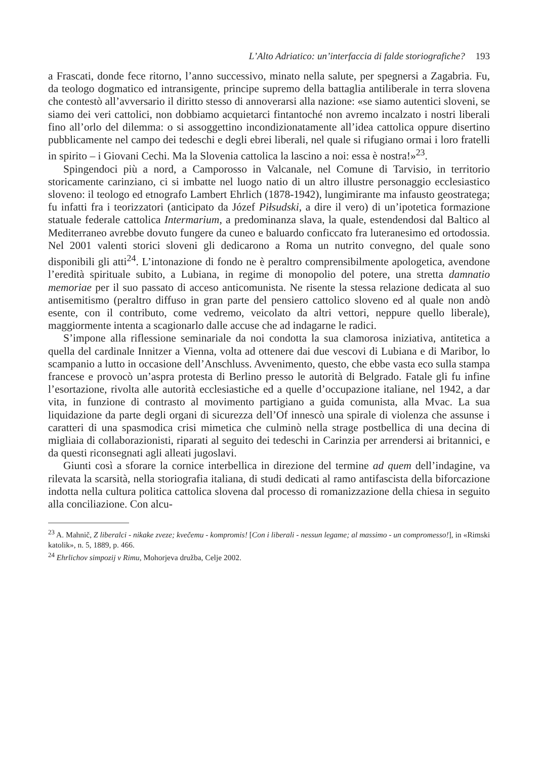L’Alto Adriatico: un’interfaccia di falde storiografiche? 193
a Frascati, donde fece ritorno, l’anno successivo, minato nella salute, per spegnersi a Zagabria. Fu, da teologo dogmatico ed intransigente, principe supremo della battaglia antiliberale in terra slovena che contestò all’avversario il diritto stesso di annoverarsi alla nazione: «se siamo autentici sloveni, se siamo dei veri cattolici, non dobbiamo acquietarci fintantoché non avremo incalzato i nostri liberali fino all’orlo del dilemma: o si assoggettino incondizionatamente all’idea cattolica oppure disertino pubblicamente nel campo dei tedeschi e degli ebrei liberali, nel quale si rifugiano ormai i loro fratelli in spirito – i Giovani Cechi. Ma la Slovenia cattolica la lascino a noi: essa è nostra!»<sup>23</sup>.
Spingendoci più a nord, a Camporosso in Valcanale, nel Comune di Tarvisio, in territorio storicamente carinziano, ci si imbatte nel luogo natio di un altro illustre personaggio ecclesiastico sloveno: il teologo ed etnografo Lambert Ehrlich (1878-1942), lungimirante ma infausto geostratega; fu infatti fra i teorizzatori (anticipato da Józef Piłsudski, a dire il vero) di un’ipotetica formazione statuale federale cattolica Intermarium, a predominanza slava, la quale, estendendosi dal Baltico al Mediterraneo avrebbe dovuto fungere da cuneo e baluardo conficcato fra luteranesimo ed ortodossia. Nel 2001 valenti storici sloveni gli dedicarono a Roma un nutrito convegno, del quale sono disponibili gli atti<sup>24</sup>. L’intonazione di fondo ne è peraltro comprensibilmente apologetica, avendone l’eredità spirituale subito, a Lubiana, in regime di monopolio del potere, una stretta damnatio memoriae per il suo passato di acceso anticomunista. Ne risente la stessa relazione dedicata al suo antisemitismo (peraltro diffuso in gran parte del pensiero cattolico sloveno ed al quale non andò esente, con il contributo, come vedremo, veicolato da altri vettori, neppure quello liberale), maggiormente intenta a scagionarlo dalle accuse che ad indagarne le radici.
S’impone alla riflessione seminariale da noi condotta la sua clamorosa iniziativa, antitetica a quella del cardinale Innitzer a Vienna, volta ad ottenere dai due vescovi di Lubiana e di Maribor, lo scampanio a lutto in occasione dell’Anschluss. Avvenimento, questo, che ebbe vasta eco sulla stampa francese e provocò un’aspra protesta di Berlino presso le autorità di Belgrado. Fatale gli fu infine l’esortazione, rivolta alle autorità ecclesiastiche ed a quelle d’occupazione italiane, nel 1942, a dar vita, in funzione di contrasto al movimento partigiano a guida comunista, alla Mvac. La sua liquidazione da parte degli organi di sicurezza dell’Of innescò una spirale di violenza che assunse i caratteri di una spasmodica crisi mimetica che culminò nella strage postbellica di una decina di migliaia di collaborazionisti, riparati al seguito dei tedeschi in Carinzia per arrendersi ai britannici, e da questi riconsegnati agli alleati jugoslavi.
Giunti così a sforare la cornice interbellica in direzione del termine ad quem dell’indagine, va rilevata la scarsità, nella storiografia italiana, di studi dedicati al ramo antifascista della biforcazione indotta nella cultura politica cattolica slovena dal processo di romanizzazione della chiesa in seguito alla conciliazione. Con alcu-
<sup>23</sup> A. Mahnič, Z liberalci - nikake zveze; kvečemu - kompromis! [Con i liberali - nessun legame; al massimo - un compromesso!], in «Rimski katolik», n. 5, 1889, p. 466.
<sup>24</sup> Ehrlichov simpozij v Rimu, Mohorjeva družba, Celje 2002.